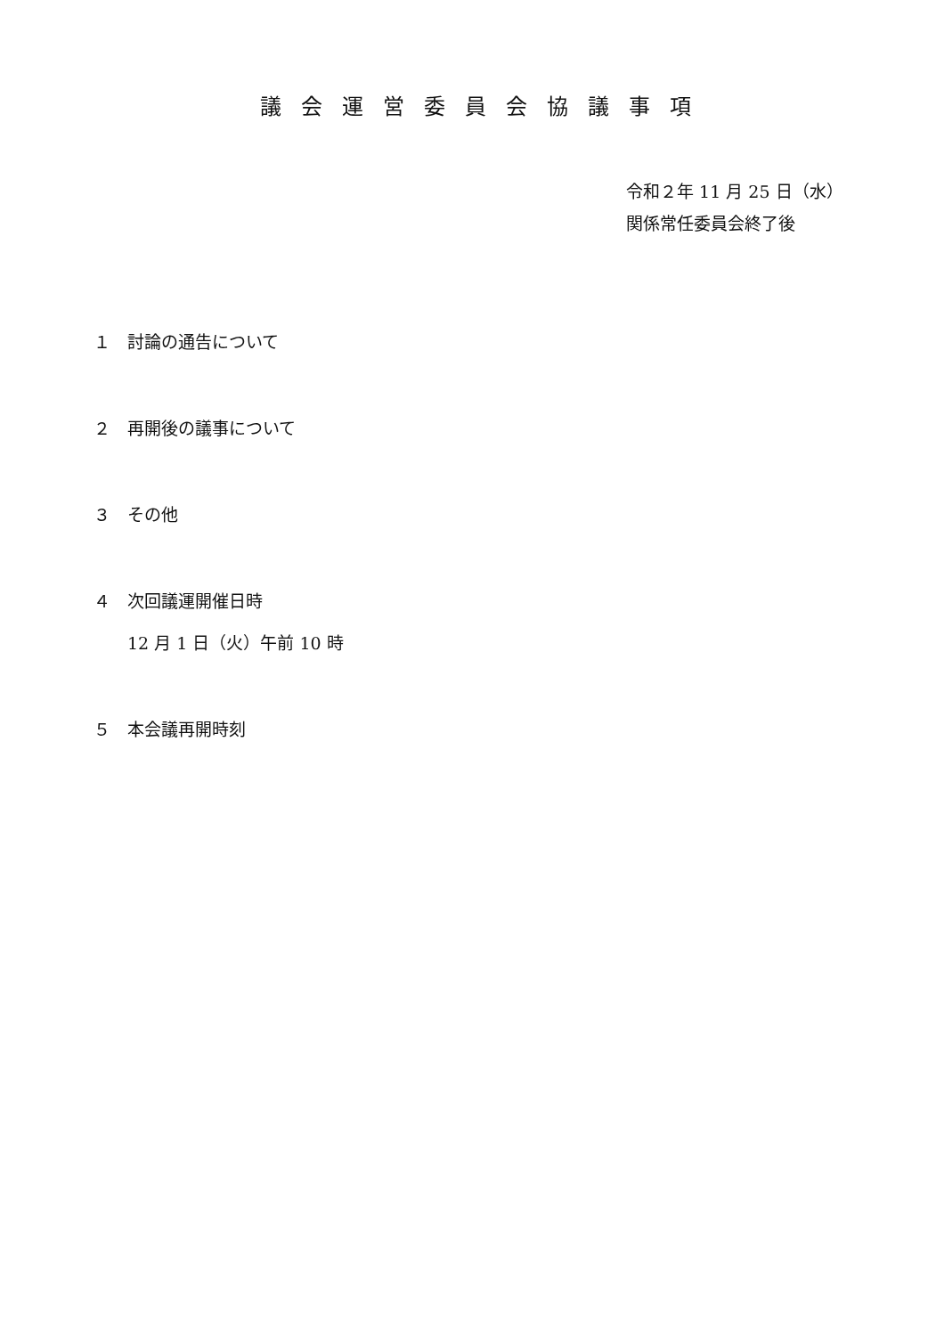議会運営委員会協議事項
令和２年 11 月 25 日（水）
関係常任委員会終了後
１　討論の通告について
２　再開後の議事について
３　その他
４　次回議運開催日時
12 月 1 日（火）午前 10 時
５　本会議再開時刻